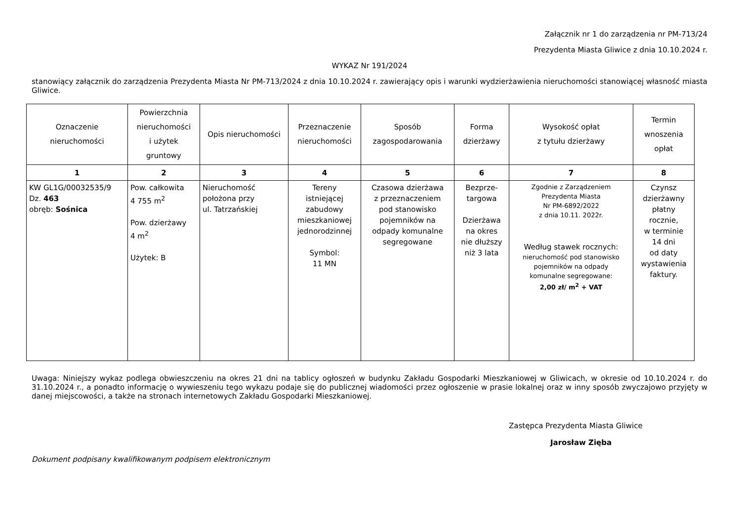Załącznik nr 1 do zarządzenia nr PM-713/24
Prezydenta Miasta Gliwice z dnia 10.10.2024 r.
WYKAZ Nr 191/2024
stanowiący załącznik do zarządzenia Prezydenta Miasta Nr PM-713/2024 z dnia 10.10.2024 r. zawierający opis i warunki wydzierżawienia nieruchomości stanowiącej własność miasta Gliwice.
| Oznaczenie nieruchomości | Powierzchnia nieruchomości i użytek gruntowy | Opis nieruchomości | Przeznaczenie nieruchomości | Sposób zagospodarowania | Forma dzierżawy | Wysokość opłat z tytułu dzierżawy | Termin wnoszenia opłat |
| --- | --- | --- | --- | --- | --- | --- | --- |
| 1 | 2 | 3 | 4 | 5 | 6 | 7 | 8 |
| KW GL1G/00032535/9 Dz. 463 obręb: Sośnica | Pow. całkowita 4 755 m<sup>2</sup> Pow. dzierżawy 4 m<sup>2</sup> Użytek: B | Nieruchomość położona przy ul. Tatrzańskiej | Tereny istniejącej zabudowy mieszkaniowej jednorodzinnej Symbol: 11 MN | Czasowa dzierżawa z przeznaczeniem pod stanowisko pojemników na odpady komunalne segregowane | Bezprze- targowa Dzierżawa na okres nie dłuższy niż 3 lata | Zgodnie z Zarządzeniem Prezydenta Miasta Nr PM-6892/2022 z dnia 10.11. 2022r. Według stawek rocznych: nieruchomość pod stanowisko pojemników na odpady komunalne segregowane: 2,00 zł/ m<sup>2</sup> + VAT | Czynsz dzierżawny płatny rocznie, w terminie 14 dni od daty wystawienia faktury. |
Uwaga: Niniejszy wykaz podlega obwieszczeniu na okres 21 dni na tablicy ogłoszeń w budynku Zakładu Gospodarki Mieszkaniowej w Gliwicach, w okresie od 10.10.2024 r. do 31.10.2024 r., a ponadto informację o wywieszeniu tego wykazu podaje się do publicznej wiadomości przez ogłoszenie w prasie lokalnej oraz w inny sposób zwyczajowo przyjęty w danej miejscowości, a także na stronach internetowych Zakładu Gospodarki Mieszkaniowej.
Zastępca Prezydenta Miasta Gliwice
Jarosław Zięba
Dokument podpisany kwalifikowanym podpisem elektronicznym